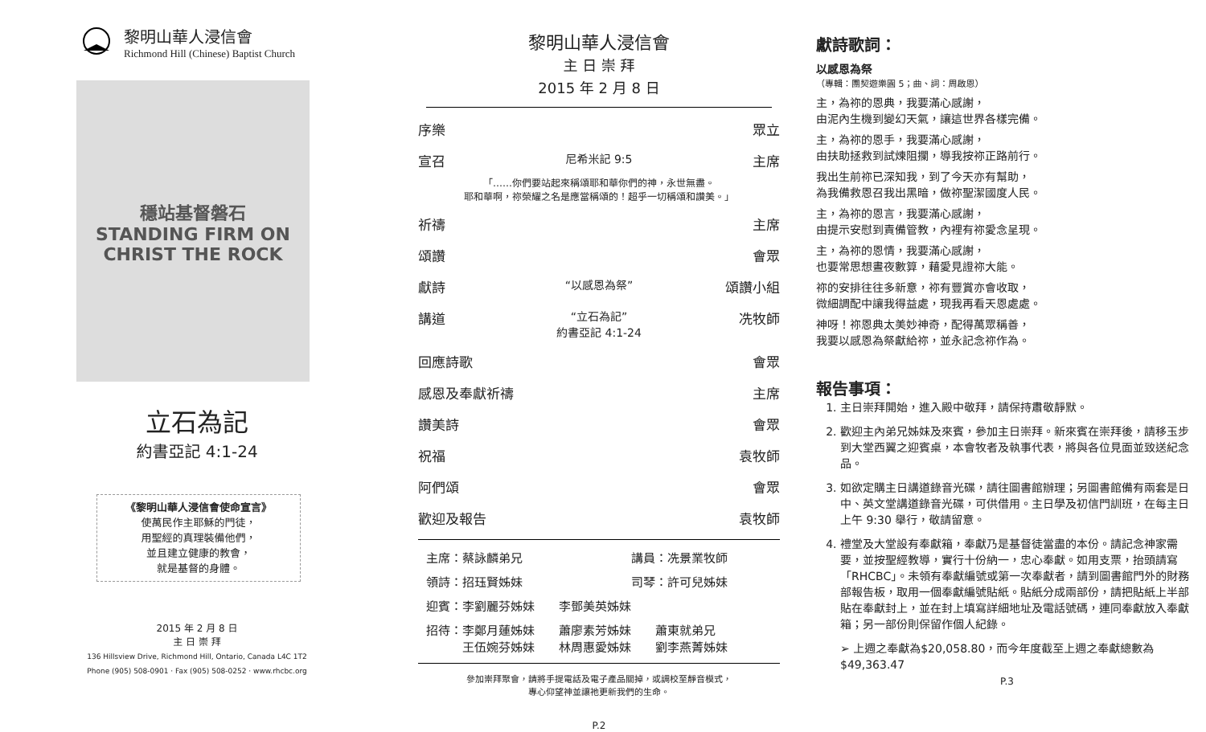黎明山華人浸信會
Richmond Hill (Chinese) Baptist Church
穩站基督磐石
STANDING FIRM ON
CHRIST THE ROCK
立石為記
約書亞記 4:1-24
《黎明山華人浸信會使命宣言》
使萬民作主耶穌的門徒，
用聖經的真理裝備他們，
並且建立健康的教會，
就是基督的身體。
2015 年 2 月 8 日
主 日 崇 拜
136 Hillsview Drive, Richmond Hill, Ontario, Canada L4C 1T2
Phone (905) 508-0901 · Fax (905) 508-0252 · www.rhcbc.org
黎明山華人浸信會
主 日 崇 拜
2015 年 2 月 8 日
序樂 眾立
宣召 尼希米記 9:5 主席
「……你們要站起來稱頌耶和華你們的神，永世無盡。
耶和華啊，祢榮耀之名是應當稱頌的！超乎一切稱頌和讚美。」
祈禱 主席
頌讚 會眾
獻詩 “以感恩為祭” 頌讚小組
講道 “立石為記”
約書亞記 4:1-24 冼牧師
回應詩歌 會眾
感恩及奉獻祈禱 主席
讚美詩 會眾
祝福 袁牧師
阿們頌 會眾
歡迎及報告 袁牧師
主席：蔡詠麟弟兄 講員：冼景業牧師
領詩：招珏賢姊妹 司琴：許可兒姊妹
迎賓：李劉麗芬姊妹　　李鄧美英姊妹
招待：李鄭月蓮姊妹　　蕭廖素芳姊妹　　蕭東就弟兄
　　　王伍婉芬姊妹　　林周惠愛姊妹　　劉李燕菁姊妹
參加崇拜聚會，請將手提電話及電子產品關掉，或調校至靜音模式，
專心仰望神並讓祂更新我們的生命。
P.2
獻詩歌詞：
以感恩為祭
（專輯：團契遊樂園 5；曲、詞：周啟恩）
主，為祢的恩典，我要滿心感謝，
由泥內生機到變幻天氣，讓這世界各樣完備。
主，為祢的恩手，我要滿心感謝，
由扶助拯救到試煉阻攔，導我按祢正路前行。
我出生前祢已深知我，到了今天亦有幫助，
為我備救恩召我出黑暗，做祢聖潔國度人民。
主，為祢的恩言，我要滿心感謝，
由提示安慰到責備管教，內裡有祢愛念呈現。
主，為祢的恩情，我要滿心感謝，
也要常思想晝夜數算，藉愛見證祢大能。
祢的安排往往多新意，祢有豐賞亦會收取，
微細調配中讓我得益處，現我再看天恩處處。
神呀！祢恩典太美妙神奇，配得萬眾稱善，
我要以感恩為祭獻給祢，並永記念祢作為。
報告事項：
1. 主日崇拜開始，進入殿中敬拜，請保持肅敬靜默。
2. 歡迎主內弟兄姊妹及來賓，參加主日崇拜。新來賓在崇拜後，請移玉步到大堂西翼之迎賓桌，本會牧者及執事代表，將與各位見面並致送紀念品。
3. 如欲定購主日講道錄音光碟，請往圖書館辦理；另圖書館備有兩套是日中、英文堂講道錄音光碟，可供借用。主日學及初信門訓班，在每主日上午 9:30 舉行，敬請留意。
4. 禮堂及大堂設有奉獻箱，奉獻乃是基督徒當盡的本份。請記念神家需要，並按聖經教導，實行十份納一，忠心奉獻。如用支票，抬頭請寫「RHCBC」。未領有奉獻編號或第一次奉獻者，請到圖書館門外的財務部報告板，取用一個奉獻編號貼紙。貼紙分成兩部份，請把貼紙上半部貼在奉獻封上，並在封上填寫詳細地址及電話號碼，連同奉獻放入奉獻箱；另一部份則保留作個人紀錄。
➢ 上週之奉獻為$20,058.80，而今年度截至上週之奉獻總數為$49,363.47
P.3